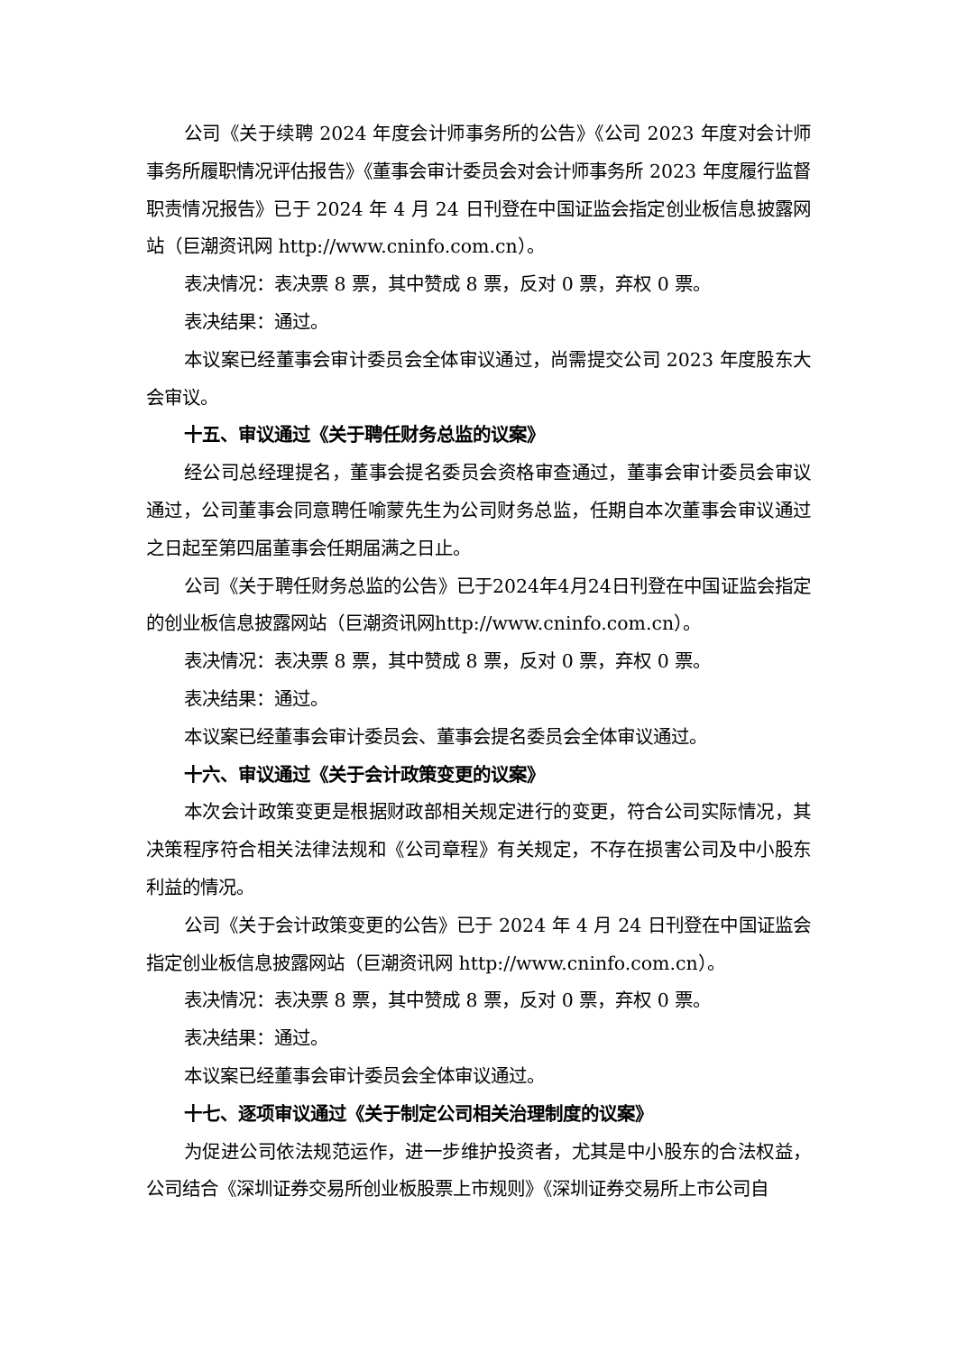公司《关于续聘 2024 年度会计师事务所的公告》《公司 2023 年度对会计师事务所履职情况评估报告》《董事会审计委员会对会计师事务所 2023 年度履行监督职责情况报告》已于 2024 年 4 月 24 日刊登在中国证监会指定创业板信息披露网站（巨潮资讯网 http://www.cninfo.com.cn）。
表决情况：表决票 8 票，其中赞成 8 票，反对 0 票，弃权 0 票。
表决结果：通过。
本议案已经董事会审计委员会全体审议通过，尚需提交公司 2023 年度股东大会审议。
十五、审议通过《关于聘任财务总监的议案》
经公司总经理提名，董事会提名委员会资格审查通过，董事会审计委员会审议通过，公司董事会同意聘任喻蒙先生为公司财务总监，任期自本次董事会审议通过之日起至第四届董事会任期届满之日止。
公司《关于聘任财务总监的公告》已于2024年4月24日刊登在中国证监会指定的创业板信息披露网站（巨潮资讯网http://www.cninfo.com.cn）。
表决情况：表决票 8 票，其中赞成 8 票，反对 0 票，弃权 0 票。
表决结果：通过。
本议案已经董事会审计委员会、董事会提名委员会全体审议通过。
十六、审议通过《关于会计政策变更的议案》
本次会计政策变更是根据财政部相关规定进行的变更，符合公司实际情况，其决策程序符合相关法律法规和《公司章程》有关规定，不存在损害公司及中小股东利益的情况。
公司《关于会计政策变更的公告》已于 2024 年 4 月 24 日刊登在中国证监会指定创业板信息披露网站（巨潮资讯网 http://www.cninfo.com.cn）。
表决情况：表决票 8 票，其中赞成 8 票，反对 0 票，弃权 0 票。
表决结果：通过。
本议案已经董事会审计委员会全体审议通过。
十七、逐项审议通过《关于制定公司相关治理制度的议案》
为促进公司依法规范运作，进一步维护投资者，尤其是中小股东的合法权益，公司结合《深圳证券交易所创业板股票上市规则》《深圳证券交易所上市公司自